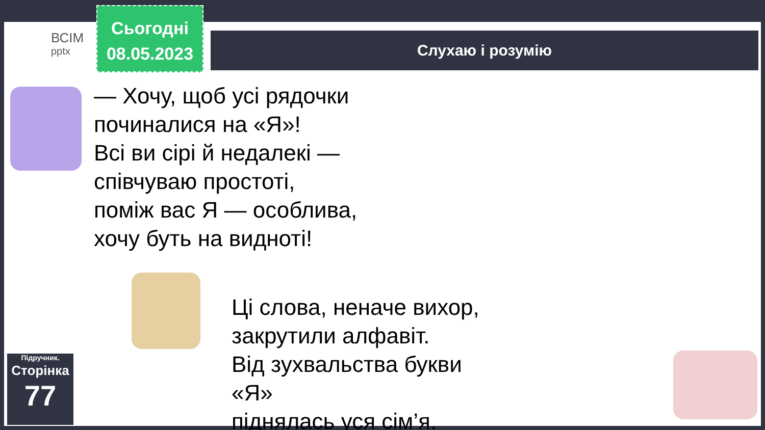ВСІМ
pptx
Сьогодні
08.05.2023
Слухаю і розумію
— Хочу, щоб усі рядочки
починалися на «Я»!
Всі ви сірі й недалекі —
співчуваю простоті,
поміж вас Я — особлива,
хочу буть на видноті!
Ці слова, неначе вихор,
закрутили алфавіт.
Від зухвальства букви «Я»
піднялась уся сім’я.
Підручник.
Сторінка
77